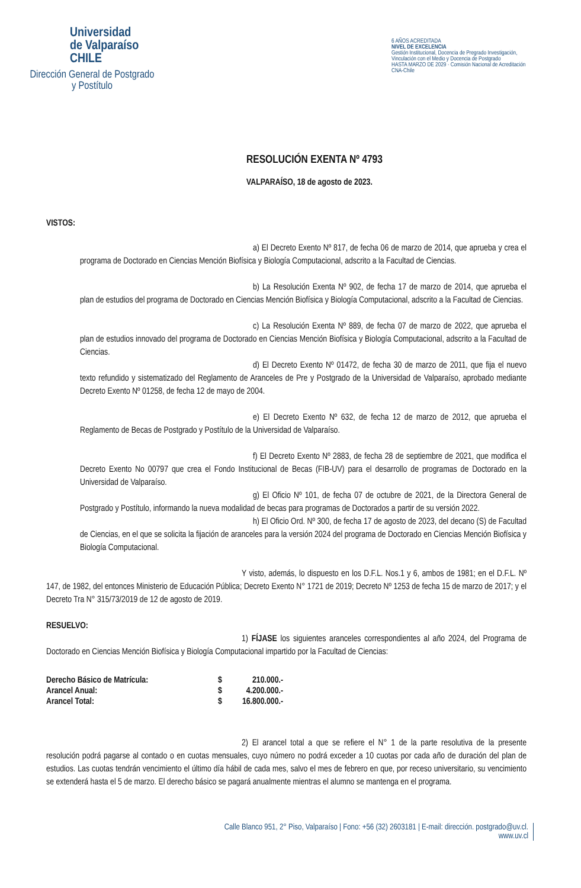Universidad
de Valparaíso
CHILE
Dirección General de Postgrado
y Postítulo
6 AÑOS ACREDITADA
NIVEL DE EXCELENCIA
Gestión Institucional, Docencia de Pregrado Investigación, Vinculación con el Medio y Docencia de Postgrado
HASTA MARZO DE 2029 · Comisión Nacional de Acreditación CNA-Chile
RESOLUCIÓN EXENTA Nº 4793
VALPARAÍSO, 18 de agosto de 2023.
VISTOS:
a) El Decreto Exento Nº 817, de fecha 06 de marzo de 2014, que aprueba y crea el programa de Doctorado en Ciencias Mención Biofísica y Biología Computacional, adscrito a la Facultad de Ciencias.
b) La Resolución Exenta Nº 902, de fecha 17 de marzo de 2014, que aprueba el plan de estudios del programa de Doctorado en Ciencias Mención Biofísica y Biología Computacional, adscrito a la Facultad de Ciencias.
c) La Resolución Exenta Nº 889, de fecha 07 de marzo de 2022, que aprueba el plan de estudios innovado del programa de Doctorado en Ciencias Mención Biofísica y Biología Computacional, adscrito a la Facultad de Ciencias.
d) El Decreto Exento Nº 01472, de fecha 30 de marzo de 2011, que fija el nuevo texto refundido y sistematizado del Reglamento de Aranceles de Pre y Postgrado de la Universidad de Valparaíso, aprobado mediante Decreto Exento Nº 01258, de fecha 12 de mayo de 2004.
e) El Decreto Exento Nº 632, de fecha 12 de marzo de 2012, que aprueba el Reglamento de Becas de Postgrado y Postítulo de la Universidad de Valparaíso.
f) El Decreto Exento Nº 2883, de fecha 28 de septiembre de 2021, que modifica el Decreto Exento No 00797 que crea el Fondo Institucional de Becas (FIB-UV) para el desarrollo de programas de Doctorado en la Universidad de Valparaíso.
g) El Oficio Nº 101, de fecha 07 de octubre de 2021, de la Directora General de Postgrado y Postítulo, informando la nueva modalidad de becas para programas de Doctorados a partir de su versión 2022.
h) El Oficio Ord. Nº 300, de fecha 17 de agosto de 2023, del decano (S) de Facultad de Ciencias, en el que se solicita la fijación de aranceles para la versión 2024 del programa de Doctorado en Ciencias Mención Biofísica y Biología Computacional.
Y visto, además, lo dispuesto en los D.F.L. Nos.1 y 6, ambos de 1981; en el D.F.L. Nº 147, de 1982, del entonces Ministerio de Educación Pública; Decreto Exento N° 1721 de 2019; Decreto Nº 1253 de fecha 15 de marzo de 2017; y el Decreto Tra N° 315/73/2019 de 12 de agosto de 2019.
RESUELVO:
1) FÍJASE los siguientes aranceles correspondientes al año 2024, del Programa de Doctorado en Ciencias Mención Biofísica y Biología Computacional impartido por la Facultad de Ciencias:
| Derecho Básico de Matrícula: | $ | 210.000.- |
| Arancel Anual: | $ | 4.200.000.- |
| Arancel Total: | $ | 16.800.000.- |
2) El arancel total a que se refiere el N° 1 de la parte resolutiva de la presente resolución podrá pagarse al contado o en cuotas mensuales, cuyo número no podrá exceder a 10 cuotas por cada año de duración del plan de estudios. Las cuotas tendrán vencimiento el último día hábil de cada mes, salvo el mes de febrero en que, por receso universitario, su vencimiento se extenderá hasta el 5 de marzo. El derecho básico se pagará anualmente mientras el alumno se mantenga en el programa.
Calle Blanco 951, 2° Piso, Valparaíso | Fono: +56 (32) 2603181 | E-mail: dirección. postgrado@uv.cl.
www.uv.cl